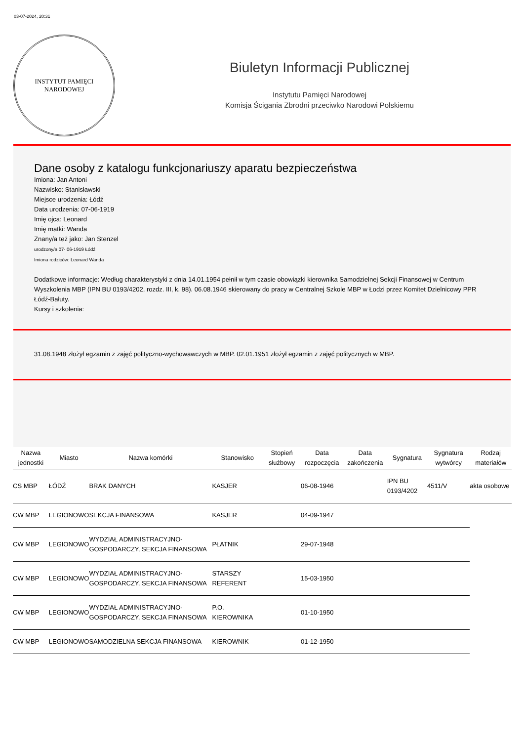03-07-2024, 20:31
INSTYTUT PAMIĘCI
NARODOWEJ
Biuletyn Informacji Publicznej
Instytutu Pamięci Narodowej
Komisja Ścigania Zbrodni przeciwko Narodowi Polskiemu
Dane osoby z katalogu funkcjonariuszy aparatu bezpieczeństwa
Imiona: Jan Antoni
Nazwisko: Stanisławski
Miejsce urodzenia: Łódź
Data urodzenia: 07-06-1919
Imię ojca: Leonard
Imię matki: Wanda
Znany/a też jako: Jan Stenzel
urodzony/a 07- 06-1919 Łódź
Imiona rodziców: Leonard Wanda
Dodatkowe informacje: Według charakterystyki z dnia 14.01.1954 pełnił w tym czasie obowiązki kierownika Samodzielnej Sekcji Finansowej w Centrum Wyszkolenia MBP (IPN BU 0193/4202, rozdz. III, k. 98). 06.08.1946 skierowany do pracy w Centralnej Szkole MBP w Łodzi przez Komitet Dzielnicowy PPR Łódź-Bałuty.
Kursy i szkolenia:
31.08.1948 złożył egzamin z zajęć polityczno-wychowawczych w MBP. 02.01.1951 złożył egzamin z zajęć politycznych w MBP.
| Nazwa jednostki | Miasto | Nazwa komórki | Stanowisko | Stopień służbowy | Data rozpoczęcia | Data zakończenia | Sygnatura | Sygnatura wytwórcy | Rodzaj materiałów |
| --- | --- | --- | --- | --- | --- | --- | --- | --- | --- |
| CS MBP | ŁÓDŹ | BRAK DANYCH | KASJER | | 06-08-1946 | | IPN BU 0193/4202 | 4511/V | akta osobowe |
| CW MBP | LEGIONOWO | SEKCJA FINANSOWA | KASJER | | 04-09-1947 | | | | |
| CW MBP | LEGIONOWO | WYDZIAŁ ADMINISTRACYJNO-GOSPODARCZY, SEKCJA FINANSOWA | PŁATNIK | | 29-07-1948 | | | | |
| CW MBP | LEGIONOWO | WYDZIAŁ ADMINISTRACYJNO-GOSPODARCZY, SEKCJA FINANSOWA | STARSZY REFERENT | | 15-03-1950 | | | | |
| CW MBP | LEGIONOWO | WYDZIAŁ ADMINISTRACYJNO-GOSPODARCZY, SEKCJA FINANSOWA | P.O. KIEROWNIKA | | 01-10-1950 | | | | |
| CW MBP | LEGIONOWO | SAMODZIELNA SEKCJA FINANSOWA | KIEROWNIK | | 01-12-1950 | | | | |